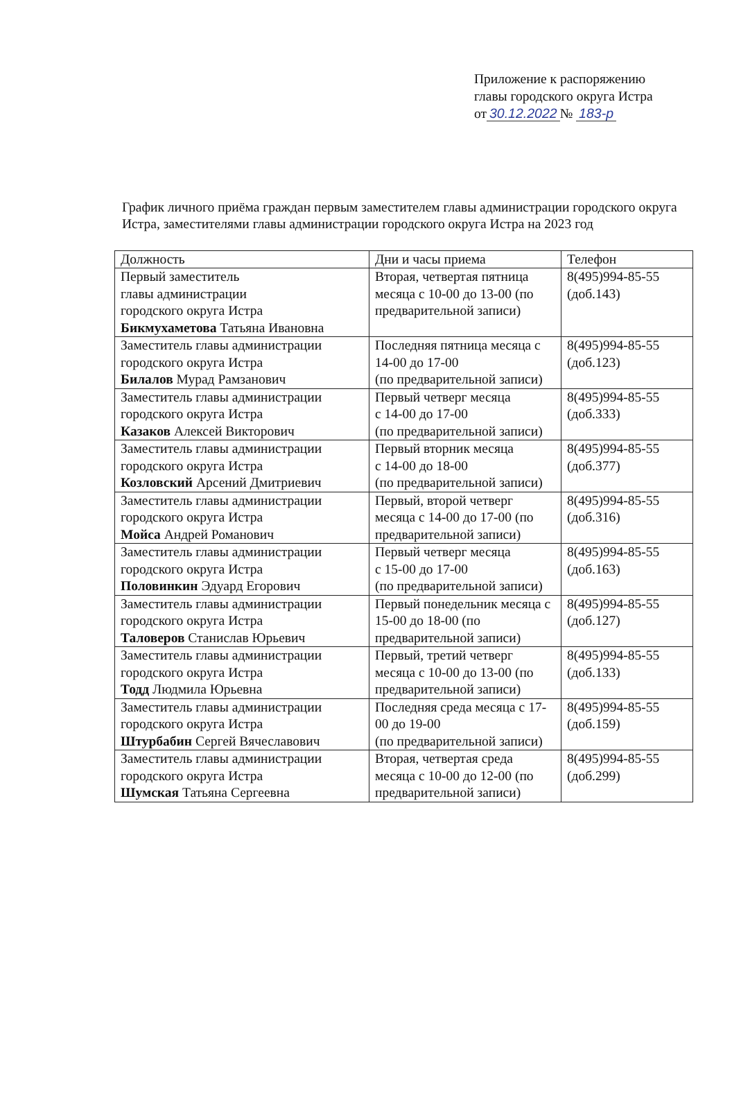Приложение к распоряжению
главы городского округа Истра
от 30.12.2022 № 183-р
График личного приёма граждан первым заместителем главы администрации городского округа Истра, заместителями главы администрации городского округа Истра на 2023 год
| Должность | Дни и часы приема | Телефон |
| --- | --- | --- |
| Первый заместитель главы администрации городского округа Истра Бикмухаметова Татьяна Ивановна | Вторая, четвертая пятница месяца с 10-00 до 13-00 (по предварительной записи) | 8(495)994-85-55 (доб.143) |
| Заместитель главы администрации городского округа Истра Билалов Мурад Рамзанович | Последняя пятница месяца с 14-00 до 17-00 (по предварительной записи) | 8(495)994-85-55 (доб.123) |
| Заместитель главы администрации городского округа Истра Казаков Алексей Викторович | Первый четверг месяца с 14-00 до 17-00 (по предварительной записи) | 8(495)994-85-55 (доб.333) |
| Заместитель главы администрации городского округа Истра Козловский Арсений Дмитриевич | Первый вторник месяца с 14-00 до 18-00 (по предварительной записи) | 8(495)994-85-55 (доб.377) |
| Заместитель главы администрации городского округа Истра Мойса Андрей Романович | Первый, второй четверг месяца с 14-00 до 17-00 (по предварительной записи) | 8(495)994-85-55 (доб.316) |
| Заместитель главы администрации городского округа Истра Половинкин Эдуард Егорович | Первый четверг месяца с 15-00 до 17-00 (по предварительной записи) | 8(495)994-85-55 (доб.163) |
| Заместитель главы администрации городского округа Истра Таловеров Станислав Юрьевич | Первый понедельник месяца с 15-00 до 18-00 (по предварительной записи) | 8(495)994-85-55 (доб.127) |
| Заместитель главы администрации городского округа Истра Тодд Людмила Юрьевна | Первый, третий четверг месяца с 10-00 до 13-00 (по предварительной записи) | 8(495)994-85-55 (доб.133) |
| Заместитель главы администрации городского округа Истра Штурбабин Сергей Вячеславович | Последняя среда месяца с 17-00 до 19-00 (по предварительной записи) | 8(495)994-85-55 (доб.159) |
| Заместитель главы администрации городского округа Истра Шумская Татьяна Сергеевна | Вторая, четвертая среда месяца с 10-00 до 12-00 (по предварительной записи) | 8(495)994-85-55 (доб.299) |